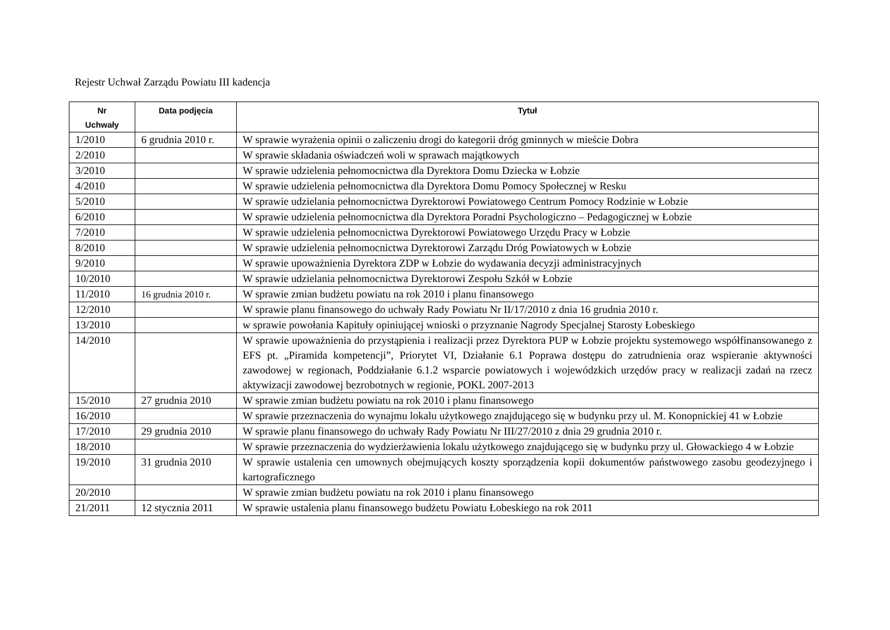Rejestr Uchwał Zarządu Powiatu III kadencja
| Nr Uchwały | Data podjęcia | Tytuł |
| --- | --- | --- |
| 1/2010 | 6 grudnia 2010 r. | W sprawie wyrażenia opinii o zaliczeniu drogi do kategorii dróg gminnych w mieście Dobra |
| 2/2010 | | W sprawie składania oświadczeń woli w sprawach majątkowych |
| 3/2010 | | W sprawie udzielenia pełnomocnictwa dla Dyrektora Domu Dziecka w Łobzie |
| 4/2010 | | W sprawie udzielenia pełnomocnictwa dla Dyrektora Domu Pomocy Społecznej w Resku |
| 5/2010 | | W sprawie udzielania pełnomocnictwa Dyrektorowi Powiatowego Centrum Pomocy Rodzinie w Łobzie |
| 6/2010 | | W sprawie udzielenia pełnomocnictwa dla Dyrektora Poradni Psychologiczno – Pedagogicznej w Łobzie |
| 7/2010 | | W sprawie udzielenia pełnomocnictwa Dyrektorowi Powiatowego Urzędu Pracy w Łobzie |
| 8/2010 | | W sprawie udzielenia pełnomocnictwa Dyrektorowi Zarządu Dróg Powiatowych w Łobzie |
| 9/2010 | | W sprawie upoważnienia Dyrektora ZDP w Łobzie do wydawania decyzji administracyjnych |
| 10/2010 | | W sprawie udzielania pełnomocnictwa Dyrektorowi Zespołu Szkół w Łobzie |
| 11/2010 | 16 grudnia 2010 r. | W sprawie zmian budżetu powiatu na rok 2010 i planu finansowego |
| 12/2010 | | W sprawie planu finansowego do uchwały Rady Powiatu Nr II/17/2010 z dnia 16 grudnia 2010 r. |
| 13/2010 | | w sprawie powołania Kapituły opiniującej wnioski o przyznanie Nagrody Specjalnej Starosty Łobeskiego |
| 14/2010 | | W sprawie upoważnienia do przystąpienia i realizacji przez Dyrektora PUP w Łobzie projektu systemowego współfinansowanego z EFS pt. „Piramida kompetencji”, Priorytet VI, Działanie 6.1 Poprawa dostępu do zatrudnienia oraz wspieranie aktywności zawodowej w regionach, Poddziałanie 6.1.2 wsparcie powiatowych i wojewódzkich urzędów pracy w realizacji zadań na rzecz aktywizacji zawodowej bezrobotnych w regionie, POKL 2007-2013 |
| 15/2010 | 27 grudnia 2010 | W sprawie zmian budżetu powiatu na rok 2010 i planu finansowego |
| 16/2010 | | W sprawie przeznaczenia do wynajmu lokalu użytkowego znajdującego się w budynku przy ul. M. Konopnickiej 41 w Łobzie |
| 17/2010 | 29 grudnia 2010 | W sprawie planu finansowego do uchwały Rady Powiatu Nr III/27/2010 z dnia 29 grudnia 2010 r. |
| 18/2010 | | W sprawie przeznaczenia do wydzierżawienia lokalu użytkowego znajdującego się w budynku przy ul. Głowackiego 4 w Łobzie |
| 19/2010 | 31 grudnia 2010 | W sprawie ustalenia cen umownych obejmujących koszty sporządzenia kopii dokumentów państwowego zasobu geodezyjnego i kartograficznego |
| 20/2010 | | W sprawie zmian budżetu powiatu na rok 2010 i planu finansowego |
| 21/2011 | 12 stycznia 2011 | W sprawie ustalenia planu finansowego budżetu Powiatu Łobeskiego na rok 2011 |